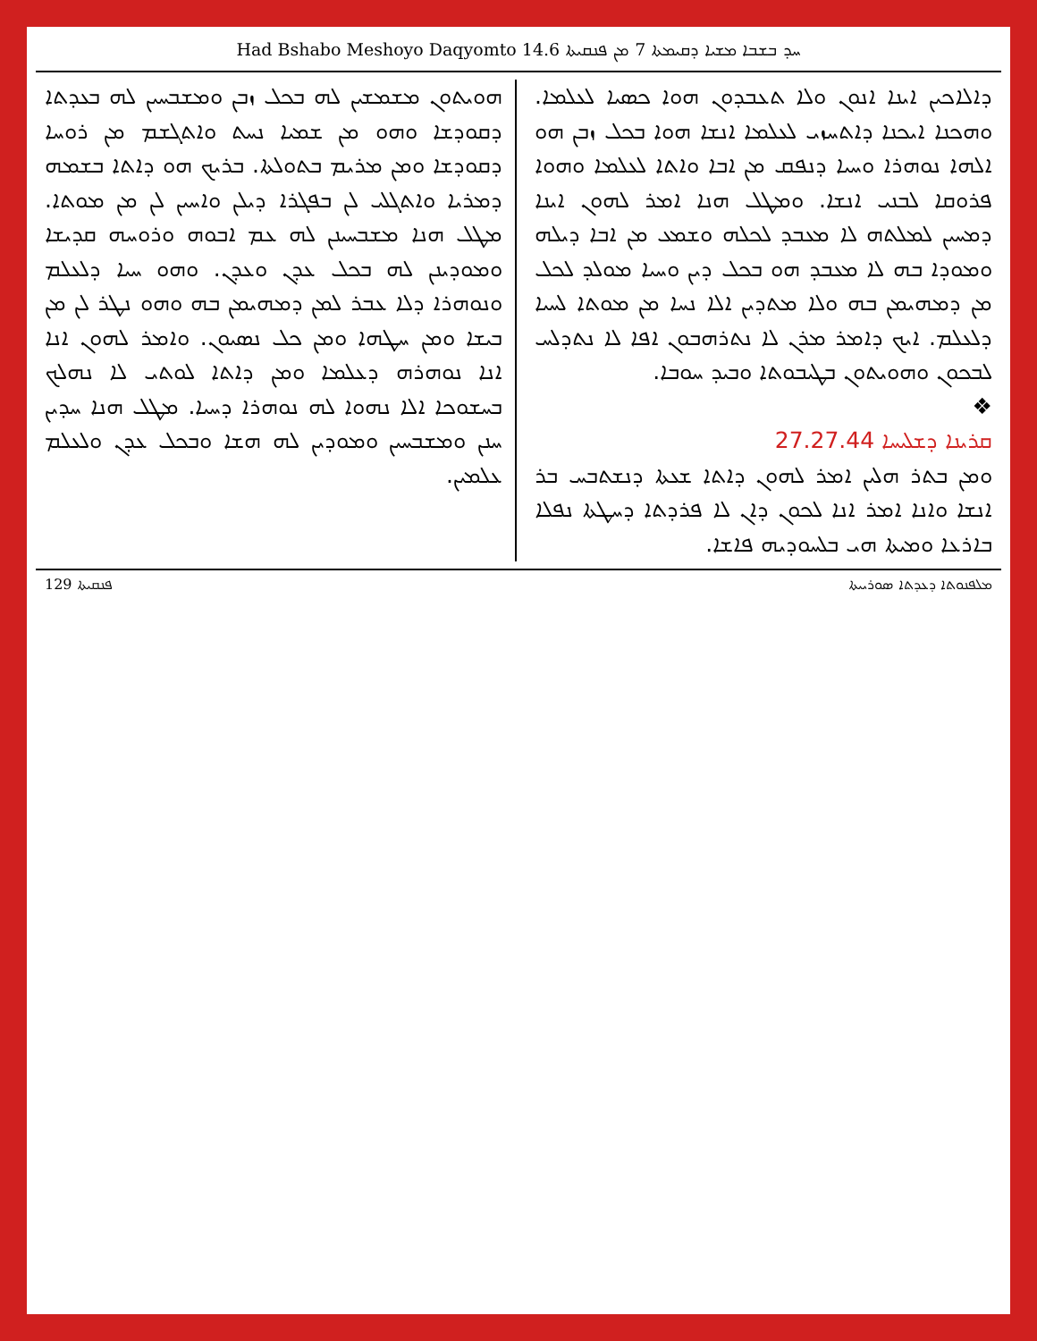Had Bshabo Meshoyo Daqyomto 14.6 ܚܕ ܒܫܒܐ ܡܫܝܐ ܕܩܝܡܬܐ 7 ܡܢ ܦܢܩܝܬܐ
ܕܐܠܐܟܝܢ ܐܝܢܐ ܐܢܘܢ ܘܠܐ ܬܥܒܕܘܢ ܗܘܐ ܟܣܝܐ ܠܥܠܡܐ. ܘܗܟܢܐ ܐܝܟܢܐ ܕܐܬܚܙܝ ܠܥܠܡܐ ܐܢܫܐ ܗܘܐ ܒܟܠ ܙܒܢ ܗܘ ܐܠܗܐ ܢܘܗܪܐ ܘܚܝܐ ܕܢܦܩ ܡܢ ܐܒܐ ܘܐܬܐ ܠܥܠܡܐ ܘܗܘܐ ܦܪܘܩܐ ܠܒܢܝ ܐܢܫܐ. ܘܡܛܠ ܗܢܐ ܐܡܪ ܠܗܘܢ ܐܝܢܐ ܕܡܚܝܢ ܠܡܠܬܗ ܠܐ ܡܥܒܕ ܠܟܠܗ ܘܫܡܥ ܡܢ ܐܒܐ ܕܝܠܗ ܘܡܘܕܐ ܒܗ ܠܐ ܡܥܒܕ ܗܘ ܒܟܠ ܕܝܢ ܘܚܝܐ ܡܘܠܕ ܠܟܠ ܡܢ ܕܡܗܝܡܢ ܒܗ ܘܠܐ ܡܬܕܝܢ ܐܠܐ ܢܚܐ ܡܢ ܡܘܬܐ ܠܚܝܐ ܕܠܥܠܡ. ܐܝܟ ܕܐܡܪ ܡܪܢ ܠܐ ܢܬܪܗܒܘܢ ܐܦܐ ܠܐ ܢܬܕܠܚ ܠܒܟܘܢ ܘܗܘܝܬܘܢ ܒܛܝܒܘܬܐ ܘܒܝܕ ܚܘܒܐ.
❖
ܩܪܝܢܐ ܕܫܠܝܚܐ 27.27.44
ܘܡܢ ܒܬܪ ܗܠܝܢ ܐܡܪ ܠܗܘܢ ܕܐܬܐ ܫܥܬܐ ܕܢܫܬܒܚ ܒܪ ܐܢܫܐ ܘܐܢܐ ܐܡܪ ܐܢܐ ܠܟܘܢ ܕܐܢ ܠܐ ܦܪܕܬܐ ܕܚܛܬܐ ܢܦܠܐ ܒܐܪܥܐ ܘܡܝܬܐ ܗܝ ܒܠܚܘܕܝܗ ܦܐܫܐ.
ܗܘܝܬܘܢ ܡܫܡܫܝܢ ܠܗ ܒܟܠ ܙܒܢ ܘܡܫܒܚܝܢ ܠܗ ܒܥܕܬܐ ܕܩܘܕܫܐ ܘܗܘ ܡܢ ܫܡܝܐ ܢܚܬ ܘܐܬܓܫܡ ܡܢ ܪܘܚܐ ܕܩܘܕܫܐ ܘܡܢ ܡܪܝܡ ܒܬܘܠܬܐ. ܒܪܝܟ ܗܘ ܕܐܬܐ ܒܫܡܗ ܕܡܪܝܐ ܘܐܬܓܠܝ ܠܢ ܒܦܓܪܐ ܕܝܠܢ ܘܐܚܝܢ ܠܢ ܡܢ ܡܘܬܐ. ܡܛܠ ܗܢܐ ܡܫܒܚܝܢܢ ܠܗ ܥܡ ܐܒܘܗ ܘܪܘܚܗ ܩܕܝܫܐ ܘܡܘܕܝܢܢ ܠܗ ܒܟܠ ܥܕܢ ܘܥܕܢ. ܘܗܘ ܚܝܐ ܕܠܥܠܡ ܘܢܘܗܪܐ ܕܠܐ ܥܒܪ ܠܡܢ ܕܡܗܝܡܢ ܒܗ ܘܗܘ ܢܛܪ ܠܢ ܡܢ ܒܝܫܐ ܘܡܢ ܚܛܗܐ ܘܡܢ ܟܠ ܢܣܝܘܢ. ܘܐܡܪ ܠܗܘܢ ܐܢܐ ܐܢܐ ܢܘܗܪܗ ܕܥܠܡܐ ܘܡܢ ܕܐܬܐ ܠܘܬܝ ܠܐ ܢܗܠܟ ܒܚܫܘܟܐ ܐܠܐ ܢܗܘܐ ܠܗ ܢܘܗܪܐ ܕܚܝܐ. ܡܛܠ ܗܢܐ ܚܕܝܢ ܚܢܢ ܘܡܫܒܚܝܢ ܘܡܘܕܝܢ ܠܗ ܗܫܐ ܘܒܟܠ ܥܕܢ ܘܠܥܠܡ ܥܠܡܝܢ.
ܦܢܩܝܬܐ 129 ܡܠܦܢܘܬܐ ܕܥܕܬܐ ܣܘܪܝܝܬܐ